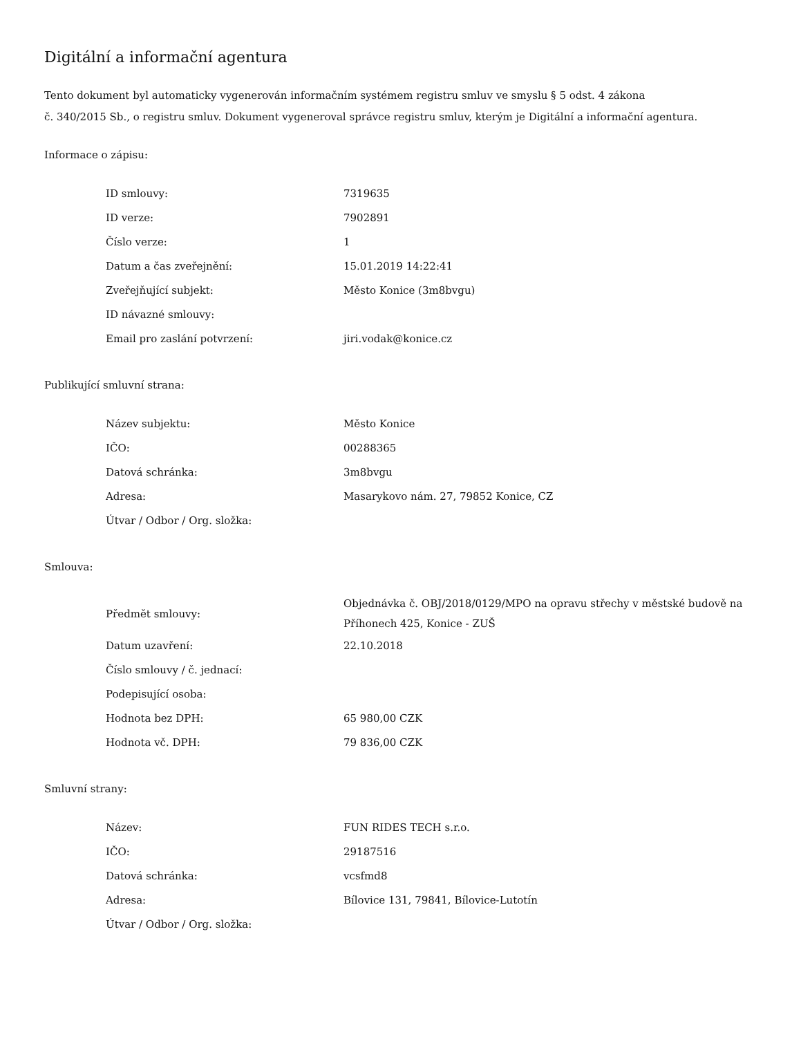Digitální a informační agentura
Tento dokument byl automaticky vygenerován informačním systémem registru smluv ve smyslu § 5 odst. 4 zákona
č. 340/2015 Sb., o registru smluv. Dokument vygeneroval správce registru smluv, kterým je Digitální a informační agentura.
Informace o zápisu:
| ID smlouvy: | 7319635 |
| ID verze: | 7902891 |
| Číslo verze: | 1 |
| Datum a čas zveřejnění: | 15.01.2019 14:22:41 |
| Zveřejňující subjekt: | Město Konice (3m8bvgu) |
| ID návazné smlouvy: | |
| Email pro zaslání potvrzení: | jiri.vodak@konice.cz |
Publikující smluvní strana:
| Název subjektu: | Město Konice |
| IČO: | 00288365 |
| Datová schránka: | 3m8bvgu |
| Adresa: | Masarykovo nám. 27, 79852 Konice, CZ |
| Útvar / Odbor / Org. složka: | |
Smlouva:
| Předmět smlouvy: | Objednávka č. OBJ/2018/0129/MPO na opravu střechy v městské budově na Příhonech 425, Konice - ZUŠ |
| Datum uzavření: | 22.10.2018 |
| Číslo smlouvy / č. jednací: | |
| Podepisující osoba: | |
| Hodnota bez DPH: | 65 980,00 CZK |
| Hodnota vč. DPH: | 79 836,00 CZK |
Smluvní strany:
| Název: | FUN RIDES TECH s.r.o. |
| IČO: | 29187516 |
| Datová schránka: | vcsfmd8 |
| Adresa: | Bílovice 131, 79841, Bílovice-Lutotín |
| Útvar / Odbor / Org. složka: | |